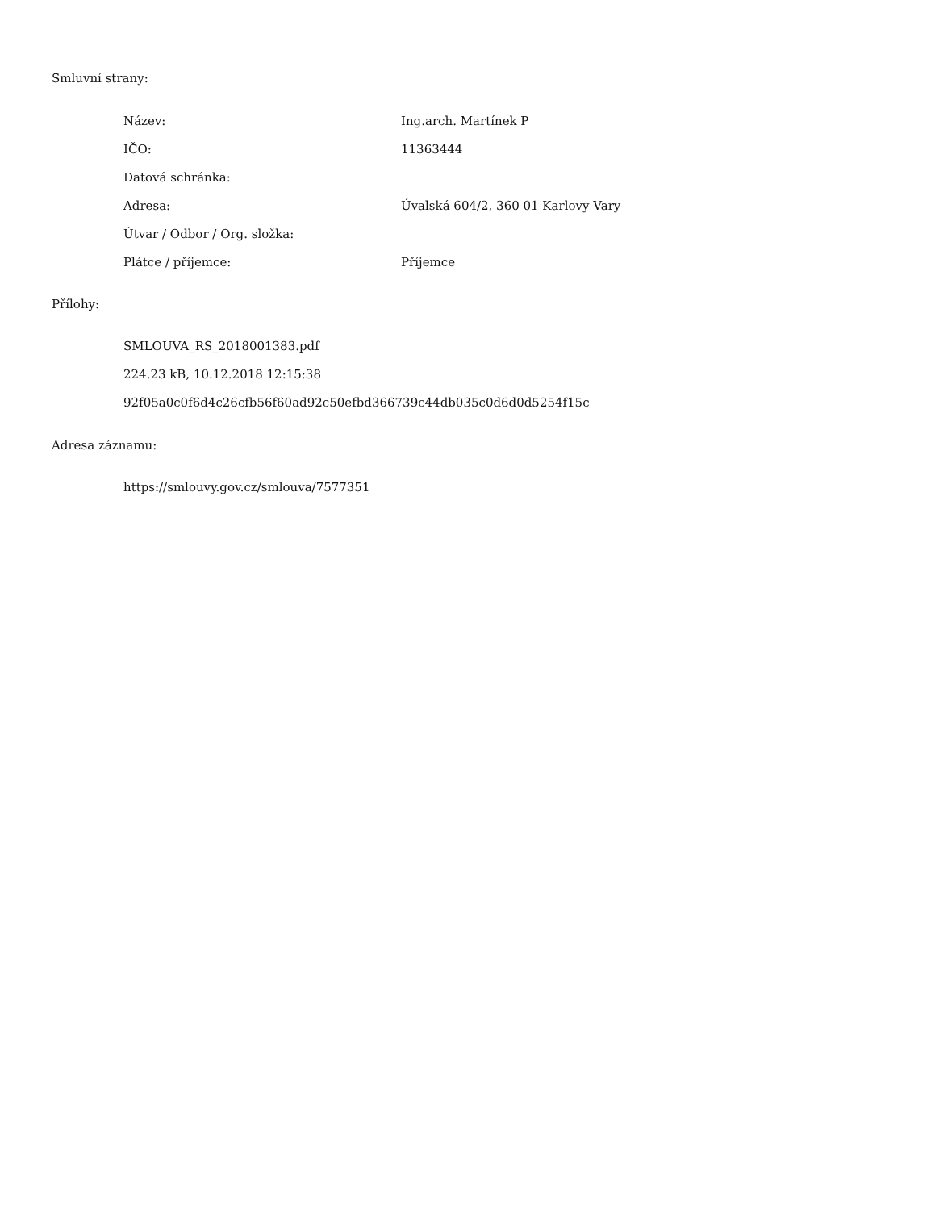Smluvní strany:
| Název: | Ing.arch. Martínek P |
| IČO: | 11363444 |
| Datová schránka: | |
| Adresa: | Úvalská 604/2, 360 01 Karlovy Vary |
| Útvar / Odbor / Org. složka: | |
| Plátce / příjemce: | Příjemce |
Přílohy:
SMLOUVA_RS_2018001383.pdf
224.23 kB, 10.12.2018 12:15:38
92f05a0c0f6d4c26cfb56f60ad92c50efbd366739c44db035c0d6d0d5254f15c
Adresa záznamu:
https://smlouvy.gov.cz/smlouva/7577351